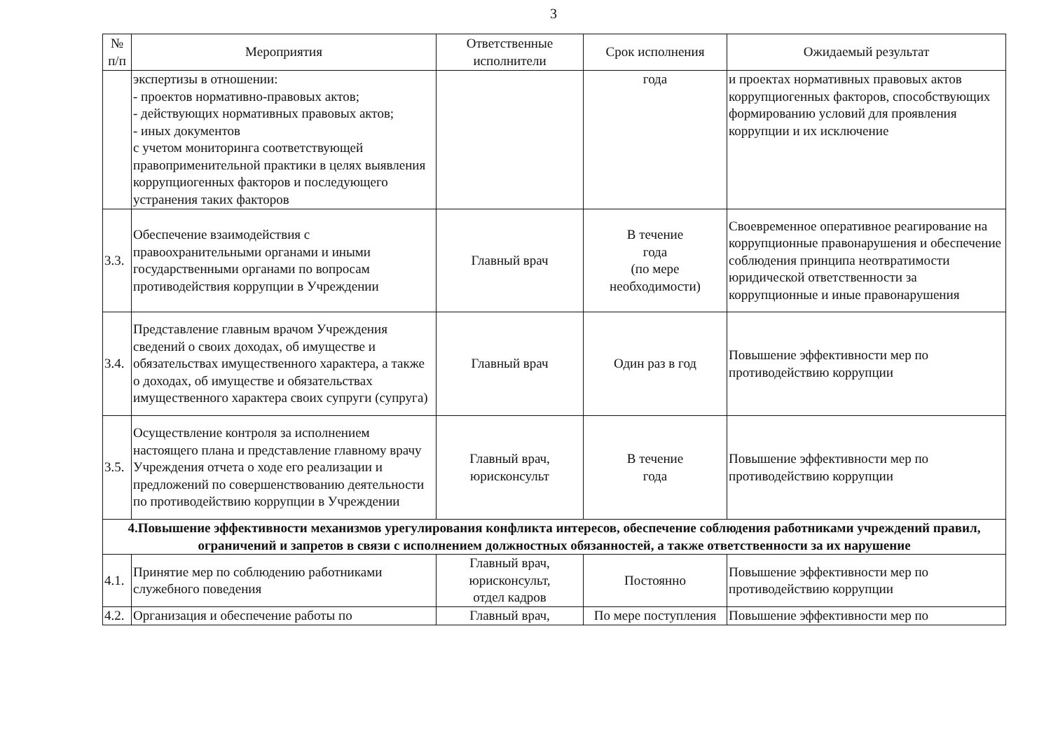3
| № п/п | Мероприятия | Ответственные исполнители | Срок исполнения | Ожидаемый результат |
| --- | --- | --- | --- | --- |
| | экспертизы в отношении: - проектов нормативно-правовых актов; - действующих нормативных правовых актов; - иных документов с учетом мониторинга соответствующей правоприменительной практики в целях выявления коррупциогенных факторов и последующего устранения таких факторов | | года | и проектах нормативных правовых актов коррупциогенных факторов, способствующих формированию условий для проявления коррупции и их исключение |
| 3.3. | Обеспечение взаимодействия с правоохранительными органами и иными государственными органами по вопросам противодействия коррупции в Учреждении | Главный врач | В течение года (по мере необходимости) | Своевременное оперативное реагирование на коррупционные правонарушения и обеспечение соблюдения принципа неотвратимости юридической ответственности за коррупционные и иные правонарушения |
| 3.4. | Представление главным врачом Учреждения сведений о своих доходах, об имуществе и обязательствах имущественного характера, а также о доходах, об имуществе и обязательствах имущественного характера своих супруги (супруга) | Главный врач | Один раз в год | Повышение эффективности мер по противодействию коррупции |
| 3.5. | Осуществление контроля за исполнением настоящего плана и представление главному врачу Учреждения отчета о ходе его реализации и предложений по совершенствованию деятельности по противодействию коррупции в Учреждении | Главный врач, юрисконсульт | В течение года | Повышение эффективности мер по противодействию коррупции |
| 4.Повышение эффективности механизмов урегулирования конфликта интересов, обеспечение соблюдения работниками учреждений правил, ограничений и запретов в связи с исполнением должностных обязанностей, а также ответственности за их нарушение | | | | |
| 4.1. | Принятие мер по соблюдению работниками служебного поведения | Главный врач, юрисконсульт, отдел кадров | Постоянно | Повышение эффективности мер по противодействию коррупции |
| 4.2. | Организация и обеспечение работы по | Главный врач, | По мере поступления | Повышение эффективности мер по |